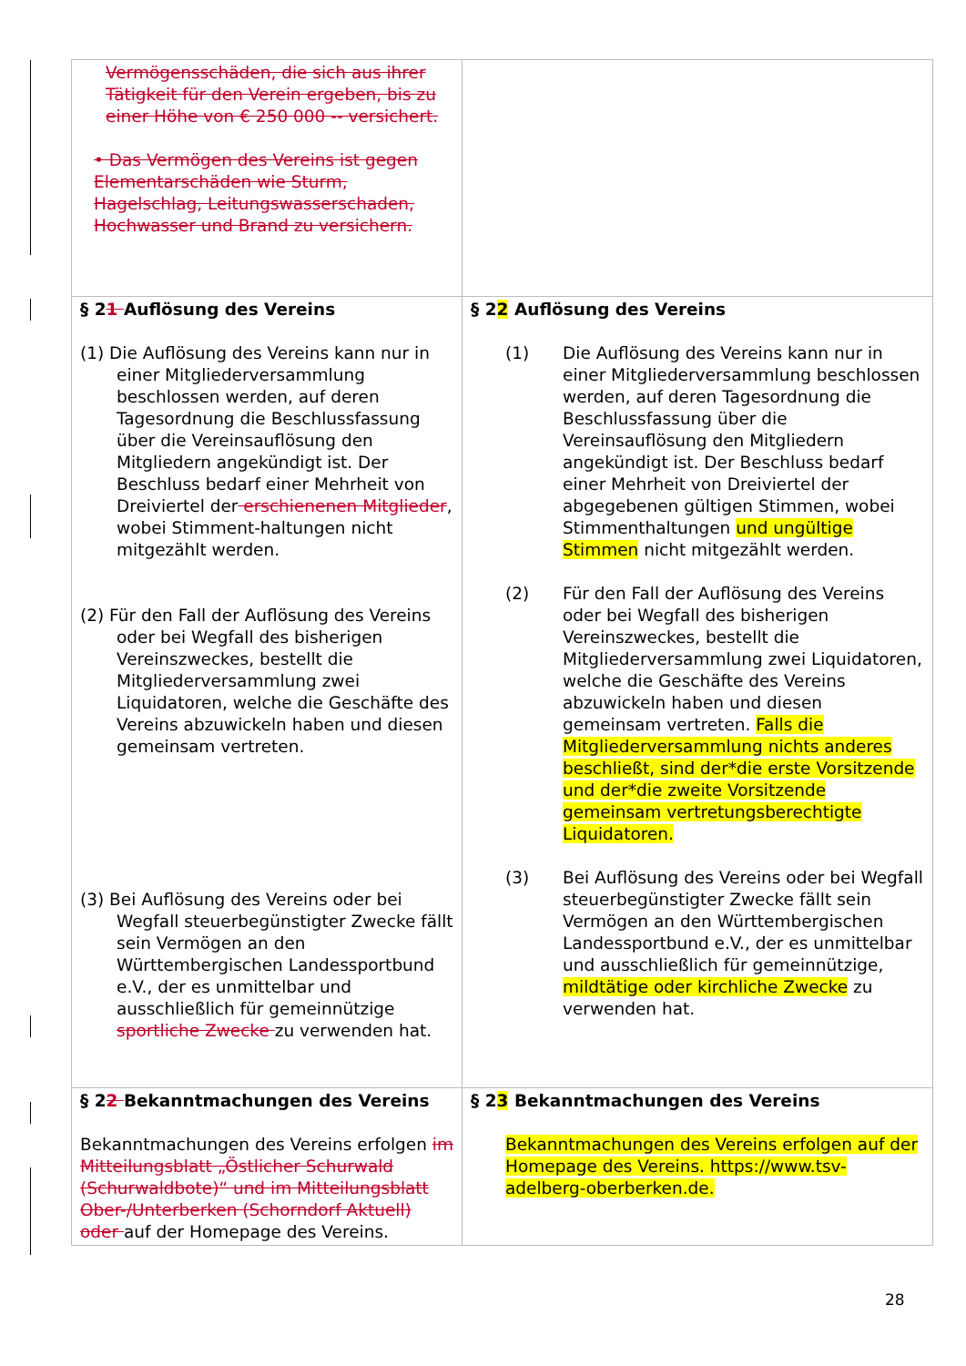| Vermögensschäden, die sich aus ihrer Tätigkeit für den Verein ergeben, bis zu einer Höhe von € 250 000 -- versichert. • Das Vermögen des Vereins ist gegen Elementarschäden wie Sturm, Hagelschlag, Leitungswasserschaden, Hochwasser und Brand zu versichern. | |
| § 2 1 Auflösung des Vereins (1) Die Auflösung des Vereins kann nur in einer Mitgliederversammlung beschlossen werden, auf deren Tagesordnung die Beschlussfassung über die Vereinsauflösung den Mitgliedern angekündigt ist. Der Beschluss bedarf einer Mehrheit von Dreiviertel der erschienenen Mitglieder , wobei Stimment-haltungen nicht mitgezählt werden. (2) Für den Fall der Auflösung des Vereins oder bei Wegfall des bisherigen Vereinszweckes, bestellt die Mitgliederversammlung zwei Liquidatoren, welche die Geschäfte des Vereins abzuwickeln haben und diesen gemeinsam vertreten. (3) Bei Auflösung des Vereins oder bei Wegfall steuerbegünstigter Zwecke fällt sein Vermögen an den Württembergischen Landessportbund e.V., der es unmittelbar und ausschließlich für gemeinnützige sportliche Zwecke zu verwenden hat. | § 2 2 Auflösung des Vereins (1) Die Auflösung des Vereins kann nur in einer Mitgliederversammlung beschlossen werden, auf deren Tagesordnung die Beschlussfassung über die Vereinsauflösung den Mitgliedern angekündigt ist. Der Beschluss bedarf einer Mehrheit von Dreiviertel der abgegebenen gültigen Stimmen, wobei Stimmenthaltungen und ungültige Stimmen nicht mitgezählt werden. (2) Für den Fall der Auflösung des Vereins oder bei Wegfall des bisherigen Vereinszweckes, bestellt die Mitgliederversammlung zwei Liquidatoren, welche die Geschäfte des Vereins abzuwickeln haben und diesen gemeinsam vertreten. Falls die Mitgliederversammlung nichts anderes beschließt, sind der*die erste Vorsitzende und der*die zweite Vorsitzende gemeinsam vertretungsberechtigte Liquidatoren. (3) Bei Auflösung des Vereins oder bei Wegfall steuerbegünstigter Zwecke fällt sein Vermögen an den Württembergischen Landessportbund e.V., der es unmittelbar und ausschließlich für gemeinnützige, mildtätige oder kirchliche Zwecke zu verwenden hat. |
| § 2 2 Bekanntmachungen des Vereins Bekanntmachungen des Vereins erfolgen im Mitteilungsblatt „Östlicher Schurwald (Schurwaldbote)“ und im Mitteilungsblatt Ober-/Unterberken (Schorndorf Aktuell) oder auf der Homepage des Vereins. | § 2 3 Bekanntmachungen des Vereins Bekanntmachungen des Vereins erfolgen auf der Homepage des Vereins. https://www.tsv-adelberg-oberberken.de. |
28